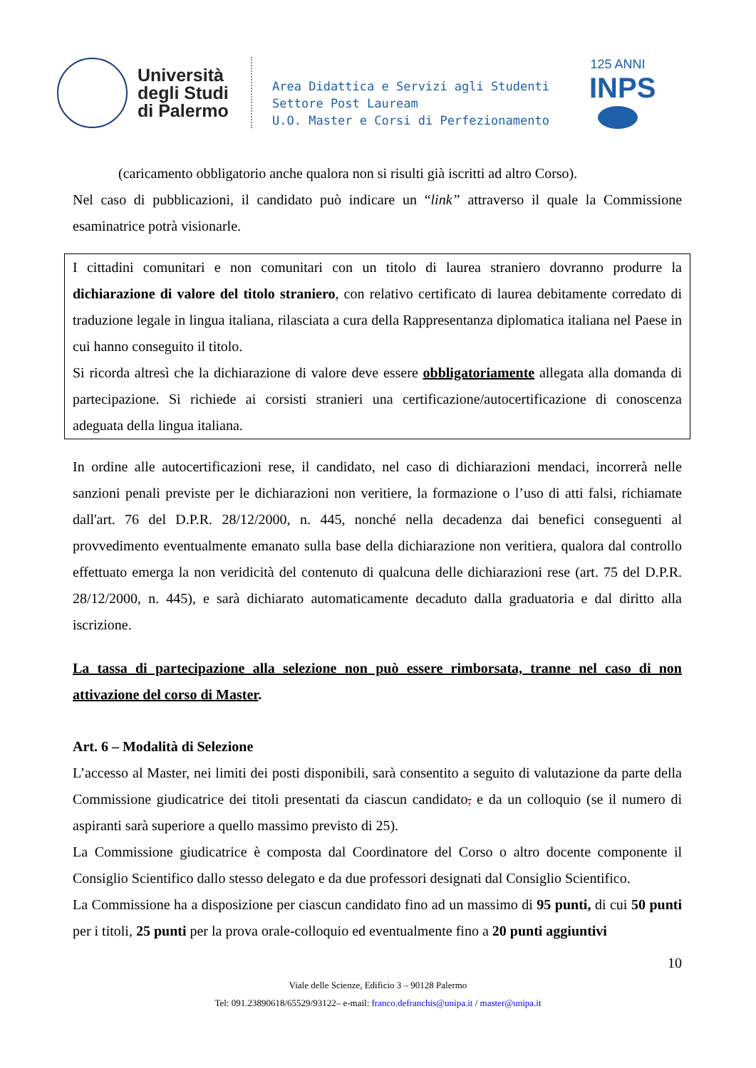Università
degli Studi
di Palermo
Area Didattica e Servizi agli Studenti
Settore Post Lauream
U.O. Master e Corsi di Perfezionamento
125 ANNI
INPS
(caricamento obbligatorio anche qualora non si risulti già iscritti ad altro Corso).
Nel caso di pubblicazioni, il candidato può indicare un “link” attraverso il quale la Commissione esaminatrice potrà visionarle.
I cittadini comunitari e non comunitari con un titolo di laurea straniero dovranno produrre la dichiarazione di valore del titolo straniero, con relativo certificato di laurea debitamente corredato di traduzione legale in lingua italiana, rilasciata a cura della Rappresentanza diplomatica italiana nel Paese in cui hanno conseguito il titolo.
Si ricorda altresì che la dichiarazione di valore deve essere obbligatoriamente allegata alla domanda di partecipazione. Si richiede ai corsisti stranieri una certificazione/autocertificazione di conoscenza adeguata della lingua italiana.
In ordine alle autocertificazioni rese, il candidato, nel caso di dichiarazioni mendaci, incorrerà nelle sanzioni penali previste per le dichiarazioni non veritiere, la formazione o l’uso di atti falsi, richiamate dall'art. 76 del D.P.R. 28/12/2000, n. 445, nonché nella decadenza dai benefici conseguenti al provvedimento eventualmente emanato sulla base della dichiarazione non veritiera, qualora dal controllo effettuato emerga la non veridicità del contenuto di qualcuna delle dichiarazioni rese (art. 75 del D.P.R. 28/12/2000, n. 445), e sarà dichiarato automaticamente decaduto dalla graduatoria e dal diritto alla iscrizione.
La tassa di partecipazione alla selezione non può essere rimborsata, tranne nel caso di non attivazione del corso di Master.
Art. 6 – Modalità di Selezione
L’accesso al Master, nei limiti dei posti disponibili, sarà consentito a seguito di valutazione da parte della Commissione giudicatrice dei titoli presentati da ciascun candidato, e da un colloquio (se il numero di aspiranti sarà superiore a quello massimo previsto di 25).
La Commissione giudicatrice è composta dal Coordinatore del Corso o altro docente componente il Consiglio Scientifico dallo stesso delegato e da due professori designati dal Consiglio Scientifico.
La Commissione ha a disposizione per ciascun candidato fino ad un massimo di 95 punti, di cui 50 punti per i titoli, 25 punti per la prova orale-colloquio ed eventualmente fino a 20 punti aggiuntivi
10
Viale delle Scienze, Edificio 3 – 90128 Palermo
Tel: 091.23890618/65529/93122– e-mail: franco.defranchis@unipa.it / master@unipa.it